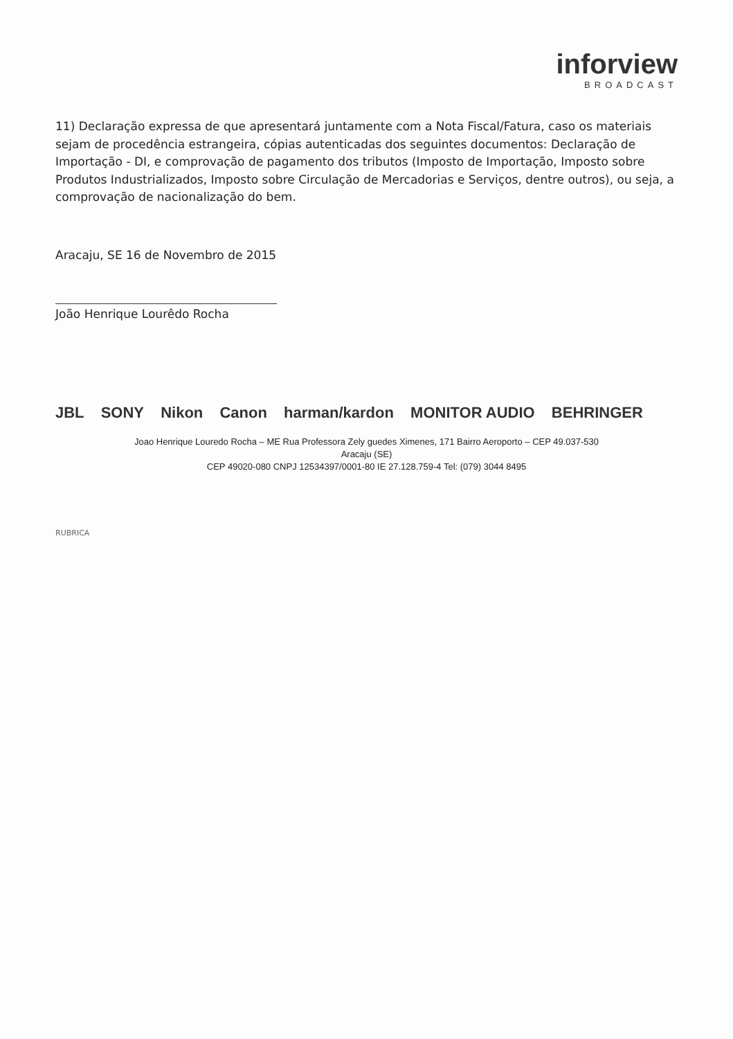inforview
BROADCAST
11) Declaração expressa de que apresentará juntamente com a Nota Fiscal/Fatura, caso os materiais sejam de procedência estrangeira, cópias autenticadas dos seguintes documentos: Declaração de Importação - DI, e comprovação de pagamento dos tributos (Imposto de Importação, Imposto sobre Produtos Industrializados, Imposto sobre Circulação de Mercadorias e Serviços, dentre outros), ou seja, a comprovação de nacionalização do bem.
Aracaju, SE 16 de Novembro de 2015
João Henrique Lourêdo Rocha
JBL SONY Nikon Canon harman/kardon MONITOR AUDIO BEHRINGER
Joao Henrique Louredo Rocha – ME Rua Professora Zely guedes Ximenes, 171 Bairro Aeroporto – CEP 49.037-530
Aracaju (SE)
CEP 49020-080 CNPJ 12534397/0001-80 IE 27.128.759-4 Tel: (079) 3044 8495
RUBRICA